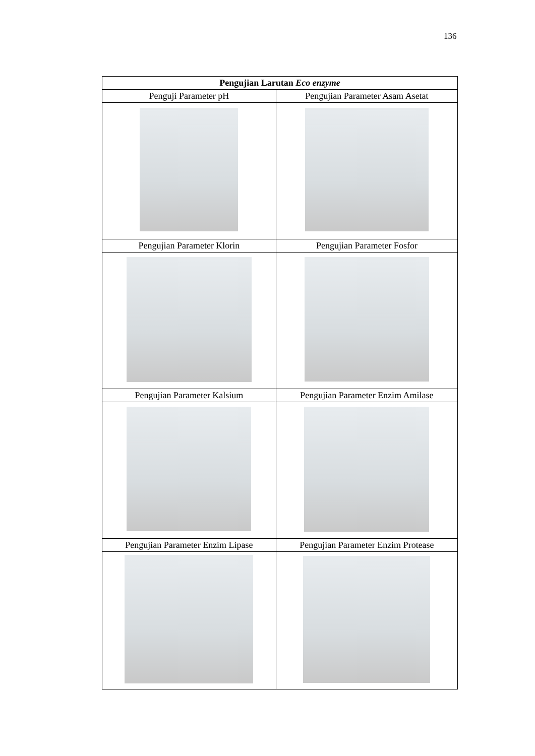136
| Pengujian Larutan Eco enzyme | |
| --- | --- |
| Penguji Parameter pH | Pengujian Parameter Asam Asetat |
| Pengujian Parameter Klorin | Pengujian Parameter Fosfor |
| Pengujian Parameter Kalsium | Pengujian Parameter Enzim Amilase |
| Pengujian Parameter Enzim Lipase | Pengujian Parameter Enzim Protease |